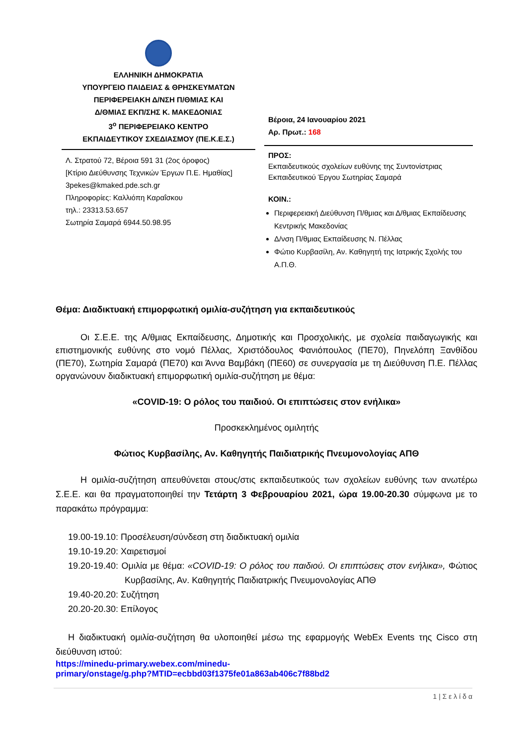ΕΛΛΗΝΙΚΗ ΔΗΜΟΚΡΑΤΙΑ
ΥΠΟΥΡΓΕΙΟ ΠΑΙΔΕΙΑΣ & ΘΡΗΣΚΕΥΜΑΤΩΝ
ΠΕΡΙΦΕΡΕΙΑΚΗ Δ/ΝΣΗ Π/ΘΜΙΑΣ ΚΑΙ
Δ/ΘΜΙΑΣ ΕΚΠ/ΣΗΣ Κ. ΜΑΚΕΔΟΝΙΑΣ
3<sup>ο</sup> ΠΕΡΙΦΕΡΕΙΑΚΟ ΚΕΝΤΡΟ
ΕΚΠΑΙΔΕΥΤΙΚΟΥ ΣΧΕΔΙΑΣΜΟΥ (ΠΕ.Κ.Ε.Σ.)
Λ. Στρατού 72, Βέροια 591 31 (2ος όροφος)
[Κτίριο Διεύθυνσης Τεχνικών Έργων Π.Ε. Ημαθίας]
3pekes@kmaked.pde.sch.gr
Πληροφορίες: Καλλιόπη Καραΐσκου
τηλ.: 23313.53.657
Σωτηρία Σαμαρά 6944.50.98.95
Βέροια, 24 Ιανουαρίου 2021
Αρ. Πρωτ.: 168
ΠΡΟΣ:
Εκπαιδευτικούς σχολείων ευθύνης της Συντονίστριας Εκπαιδευτικού Έργου Σωτηρίας Σαμαρά
ΚΟΙΝ.:
Περιφερειακή Διεύθυνση Π/θμιας και Δ/θμιας Εκπαίδευσης Κεντρικής Μακεδονίας
Δ/νση Π/θμιας Εκπαίδευσης Ν. Πέλλας
Φώτιο Κυρβασίλη, Αν. Καθηγητή της Ιατρικής Σχολής του Α.Π.Θ.
Θέμα: Διαδικτυακή επιμορφωτική ομιλία-συζήτηση για εκπαιδευτικούς
Οι Σ.Ε.Ε. της Α/θμιας Εκπαίδευσης, Δημοτικής και Προσχολικής, με σχολεία παιδαγωγικής και επιστημονικής ευθύνης στο νομό Πέλλας, Χριστόδουλος Φανιόπουλος (ΠΕ70), Πηνελόπη Ξανθίδου (ΠΕ70), Σωτηρία Σαμαρά (ΠΕ70) και Άννα Βαμβάκη (ΠΕ60) σε συνεργασία με τη Διεύθυνση Π.Ε. Πέλλας οργανώνουν διαδικτυακή επιμορφωτική ομιλία-συζήτηση με θέμα:
«COVID-19: Ο ρόλος του παιδιού. Οι επιπτώσεις στον ενήλικα»
Προσκεκλημένος ομιλητής
Φώτιος Κυρβασίλης, Αν. Καθηγητής Παιδιατρικής Πνευμονολογίας ΑΠΘ
Η ομιλία-συζήτηση απευθύνεται στους/στις εκπαιδευτικούς των σχολείων ευθύνης των ανωτέρω Σ.Ε.Ε. και θα πραγματοποιηθεί την Τετάρτη 3 Φεβρουαρίου 2021, ώρα 19.00-20.30 σύμφωνα με το παρακάτω πρόγραμμα:
19.00-19.10: Προσέλευση/σύνδεση στη διαδικτυακή ομιλία
19.10-19.20: Χαιρετισμοί
19.20-19.40: Ομιλία με θέμα: «COVID-19: Ο ρόλος του παιδιού. Οι επιπτώσεις στον ενήλικα», Φώτιος Κυρβασίλης, Αν. Καθηγητής Παιδιατρικής Πνευμονολογίας ΑΠΘ
19.40-20.20: Συζήτηση
20.20-20.30: Επίλογος
Η διαδικτυακή ομιλία-συζήτηση θα υλοποιηθεί μέσω της εφαρμογής WebEx Events της Cisco στη διεύθυνση ιστού:
https://minedu-primary.webex.com/minedu-
primary/onstage/g.php?MTID=ecbbd03f1375fe01a863ab406c7f88bd2
1 | Σ ε λ ί δ α